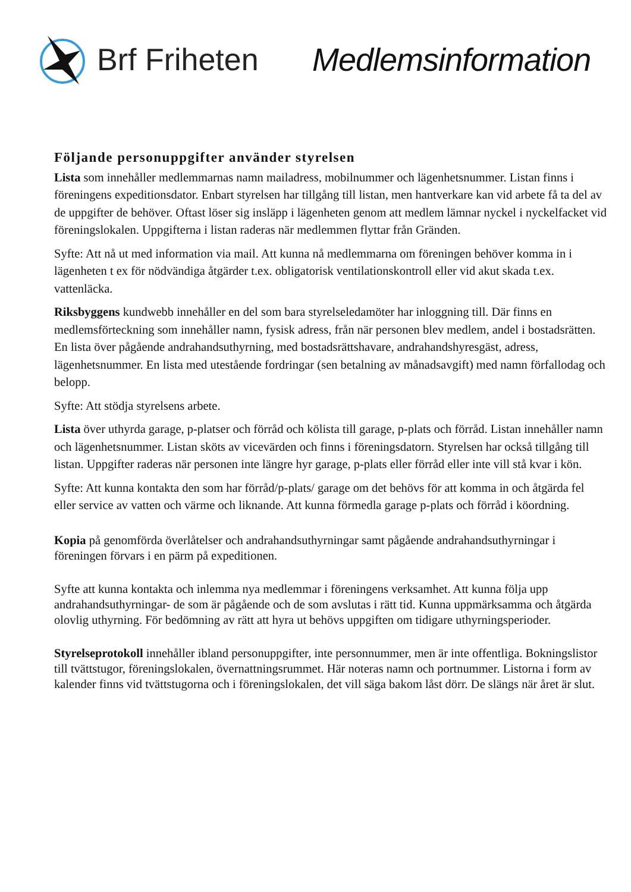Brf Friheten Medlemsinformation
Följande personuppgifter använder styrelsen
Lista som innehåller medlemmarnas namn mailadress, mobilnummer och lägenhetsnummer. Listan finns i föreningens expeditionsdator. Enbart styrelsen har tillgång till listan, men hantverkare kan vid arbete få ta del av de uppgifter de behöver. Oftast löser sig insläpp i lägenheten genom att medlem lämnar nyckel i nyckelfacket vid föreningslokalen. Uppgifterna i listan raderas när medlemmen flyttar från Gränden.
Syfte: Att nå ut med information via mail. Att kunna nå medlemmarna om föreningen behöver komma in i lägenheten t ex för nödvändiga åtgärder t.ex. obligatorisk ventilationskontroll eller vid akut skada t.ex. vattenläcka.
Riksbyggens kundwebb innehåller en del som bara styrelseledamöter har inloggning till. Där finns en medlemsförteckning som innehåller namn, fysisk adress, från när personen blev medlem, andel i bostadsrätten. En lista över pågående andrahandsuthyrning, med bostadsrättshavare, andrahandshyresgäst, adress, lägenhetsnummer. En lista med utestående fordringar (sen betalning av månadsavgift) med namn förfallodag och belopp.
Syfte: Att stödja styrelsens arbete.
Lista över uthyrda garage, p-platser och förråd och kölista till garage, p-plats och förråd. Listan innehåller namn och lägenhetsnummer. Listan sköts av vicevärden och finns i föreningsdatorn. Styrelsen har också tillgång till listan. Uppgifter raderas när personen inte längre hyr garage, p-plats eller förråd eller inte vill stå kvar i kön.
Syfte: Att kunna kontakta den som har förråd/p-plats/ garage om det behövs för att komma in och åtgärda fel eller service av vatten och värme och liknande. Att kunna förmedla garage p-plats och förråd i köordning.
Kopia på genomförda överlåtelser och andrahandsuthyrningar samt pågående andrahandsuthyrningar i föreningen förvars i en pärm på expeditionen.
Syfte att kunna kontakta och inlemma nya medlemmar i föreningens verksamhet. Att kunna följa upp andrahandsuthyrningar- de som är pågående och de som avslutas i rätt tid. Kunna uppmärksamma och åtgärda olovlig uthyrning. För bedömning av rätt att hyra ut behövs uppgiften om tidigare uthyrningsperioder.
Styrelseprotokoll innehåller ibland personuppgifter, inte personnummer, men är inte offentliga. Bokningslistor till tvättstugor, föreningslokalen, övernattningsrummet. Här noteras namn och portnummer. Listorna i form av kalender finns vid tvättstugorna och i föreningslokalen, det vill säga bakom låst dörr. De slängs när året är slut.